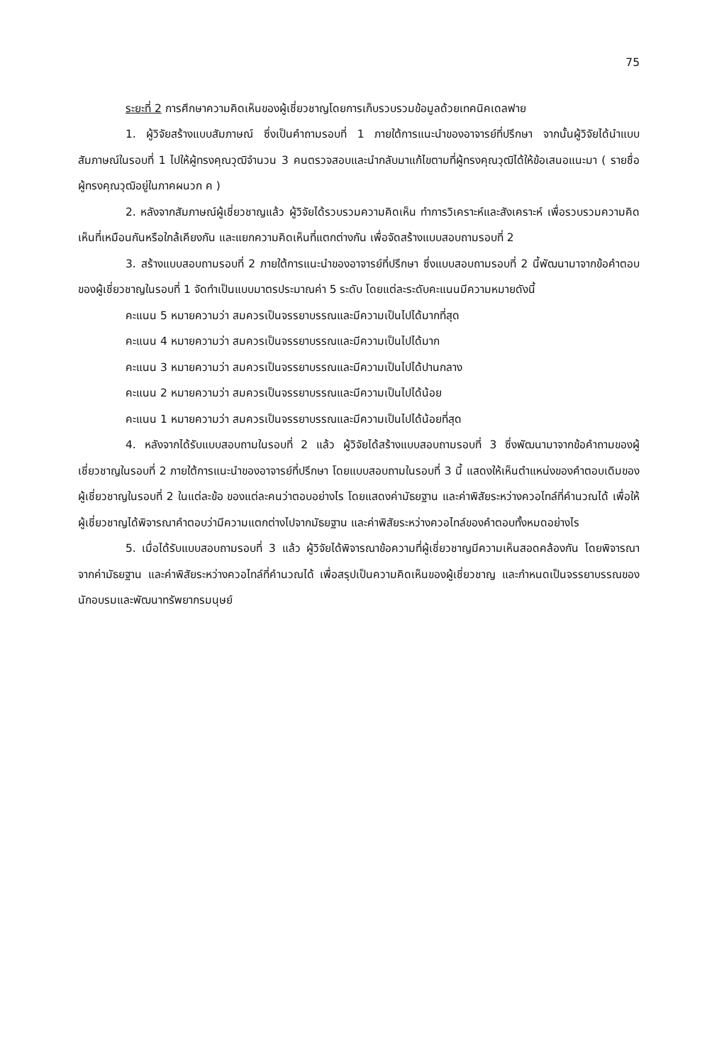75
ระยะที่ 2 การศึกษาความคิดเห็นของผู้เชี่ยวชาญโดยการเก็บรวบรวมข้อมูลด้วยเทคนิคเดลฟาย
1. ผู้วิจัยสร้างแบบสัมภาษณ์ ซึ่งเป็นคำถามรอบที่ 1 ภายใต้การแนะนำของอาจารย์ที่ปรึกษา จากนั้นผู้วิจัยได้นำแบบสัมภาษณ์ในรอบที่ 1 ไปให้ผู้ทรงคุณวุฒิจำนวน 3 คนตรวจสอบและนำกลับมาแก้ไขตามที่ผู้ทรงคุณวุฒิได้ให้ข้อเสนอแนะมา ( รายชื่อผู้ทรงคุณวุฒิอยู่ในภาคผนวก ค )
2. หลังจากสัมภาษณ์ผู้เชี่ยวชาญแล้ว ผู้วิจัยได้รวบรวมความคิดเห็น ทำการวิเคราะห์และสังเคราะห์ เพื่อรวบรวมความคิดเห็นที่เหมือนกันหรือใกล้เคียงกัน และแยกความคิดเห็นที่แตกต่างกัน เพื่อจัดสร้างแบบสอบถามรอบที่ 2
3. สร้างแบบสอบถามรอบที่ 2 ภายใต้การแนะนำของอาจารย์ที่ปรึกษา ซึ่งแบบสอบถามรอบที่ 2 นี้พัฒนามาจากข้อคำตอบของผู้เชี่ยวชาญในรอบที่ 1 จัดทำเป็นแบบมาตรประมาณค่า 5 ระดับ โดยแต่ละระดับคะแนนมีความหมายดังนี้
คะแนน 5 หมายความว่า สมควรเป็นจรรยาบรรณและมีความเป็นไปได้มากที่สุด
คะแนน 4 หมายความว่า สมควรเป็นจรรยาบรรณและมีความเป็นไปได้มาก
คะแนน 3 หมายความว่า สมควรเป็นจรรยาบรรณและมีความเป็นไปได้ปานกลาง
คะแนน 2 หมายความว่า สมควรเป็นจรรยาบรรณและมีความเป็นไปได้น้อย
คะแนน 1 หมายความว่า สมควรเป็นจรรยาบรรณและมีความเป็นไปได้น้อยที่สุด
4. หลังจากได้รับแบบสอบถามในรอบที่ 2 แล้ว ผู้วิจัยได้สร้างแบบสอบถามรอบที่ 3 ซึ่งพัฒนามาจากข้อคำถามของผู้เชี่ยวชาญในรอบที่ 2 ภายใต้การแนะนำของอาจารย์ที่ปรึกษา โดยแบบสอบถามในรอบที่ 3 นี้ แสดงให้เห็นตำแหน่งของคำตอบเดิมของผู้เชี่ยวชาญในรอบที่ 2 ในแต่ละข้อ ของแต่ละคนว่าตอบอย่างไร โดยแสดงค่ามัธยฐาน และค่าพิสัยระหว่างควอไทล์ที่คำนวณได้ เพื่อให้ผู้เชี่ยวชาญได้พิจารณาคำตอบว่ามีความแตกต่างไปจากมัธยฐาน และค่าพิสัยระหว่างควอไทล์ของคำตอบทั้งหมดอย่างไร
5. เมื่อได้รับแบบสอบถามรอบที่ 3 แล้ว ผู้วิจัยได้พิจารณาข้อความที่ผู้เชี่ยวชาญมีความเห็นสอดคล้องกัน โดยพิจารณาจากค่ามัธยฐาน และค่าพิสัยระหว่างควอไทล์ที่คำนวณได้ เพื่อสรุปเป็นความคิดเห็นของผู้เชี่ยวชาญ และกำหนดเป็นจรรยาบรรณของนักอบรมและพัฒนาทรัพยากรมนุษย์